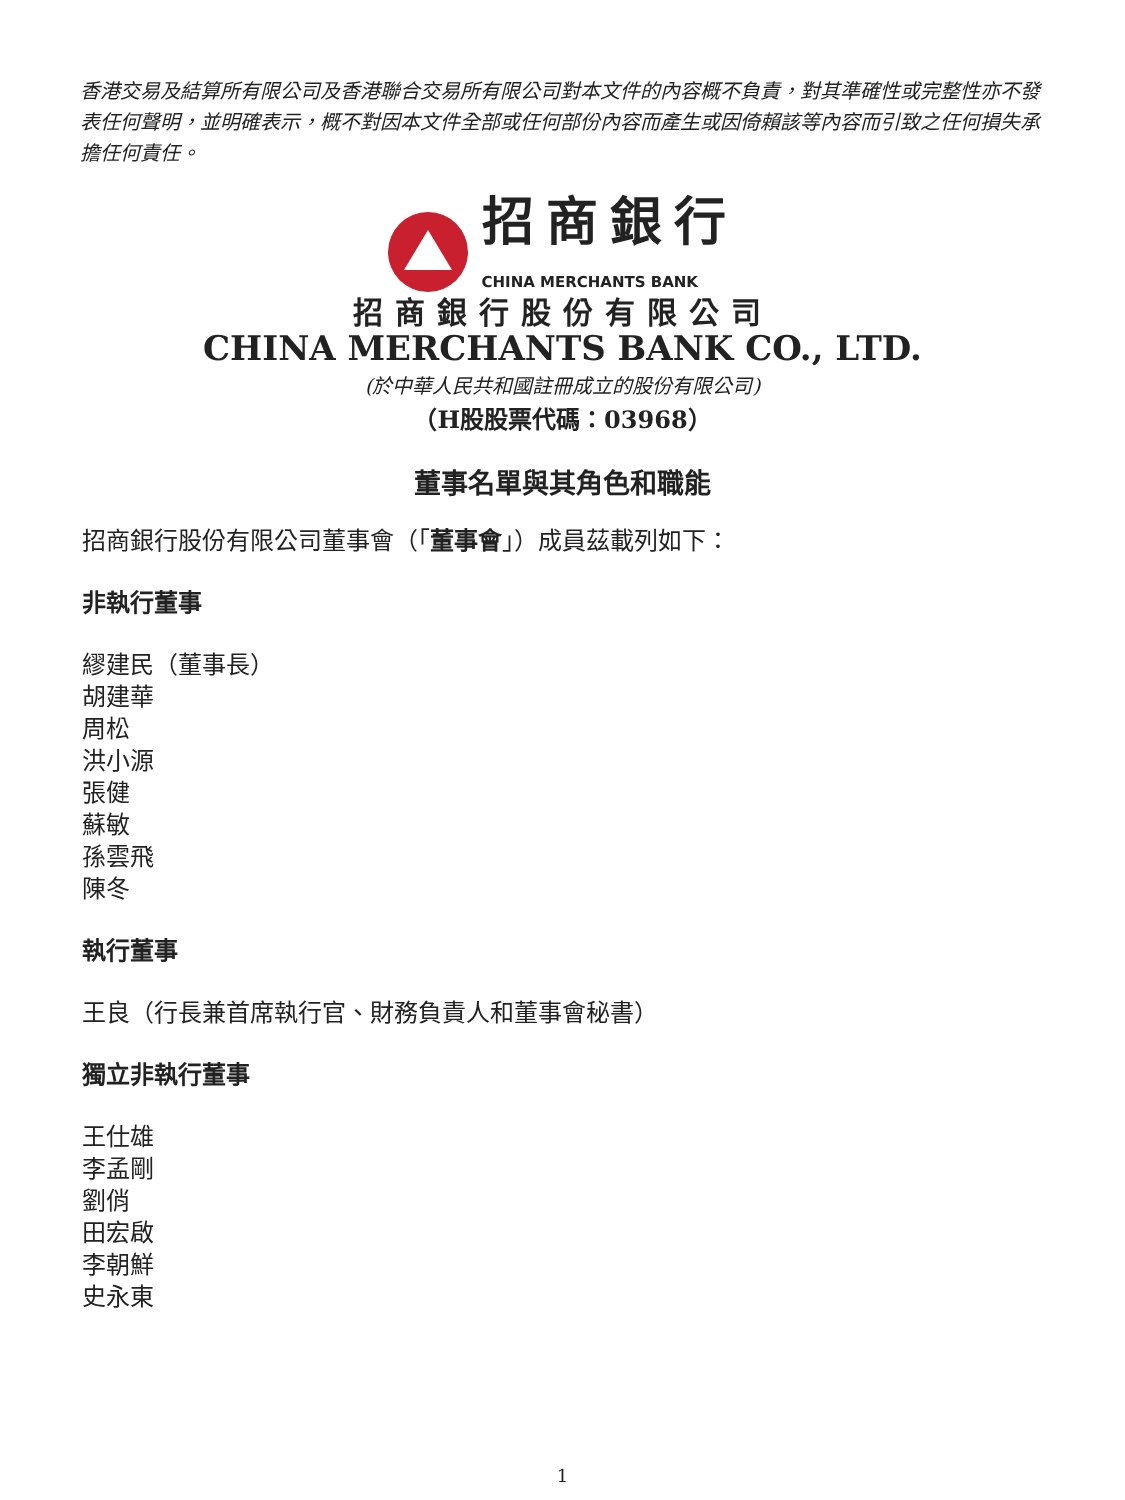香港交易及結算所有限公司及香港聯合交易所有限公司對本文件的內容概不負責，對其準確性或完整性亦不發表任何聲明，並明確表示，概不對因本文件全部或任何部份內容而產生或因倚賴該等內容而引致之任何損失承擔任何責任。
招商銀行
CHINA MERCHANTS BANK
招商銀行股份有限公司
CHINA MERCHANTS BANK CO., LTD.
(於中華人民共和國註冊成立的股份有限公司)
（H股股票代碼：03968）
董事名單與其角色和職能
招商銀行股份有限公司董事會（「董事會」）成員茲載列如下：
非執行董事
繆建民（董事長）
胡建華
周松
洪小源
張健
蘇敏
孫雲飛
陳冬
執行董事
王良（行長兼首席執行官、財務負責人和董事會秘書）
獨立非執行董事
王仕雄
李孟剛
劉俏
田宏啟
李朝鮮
史永東
1